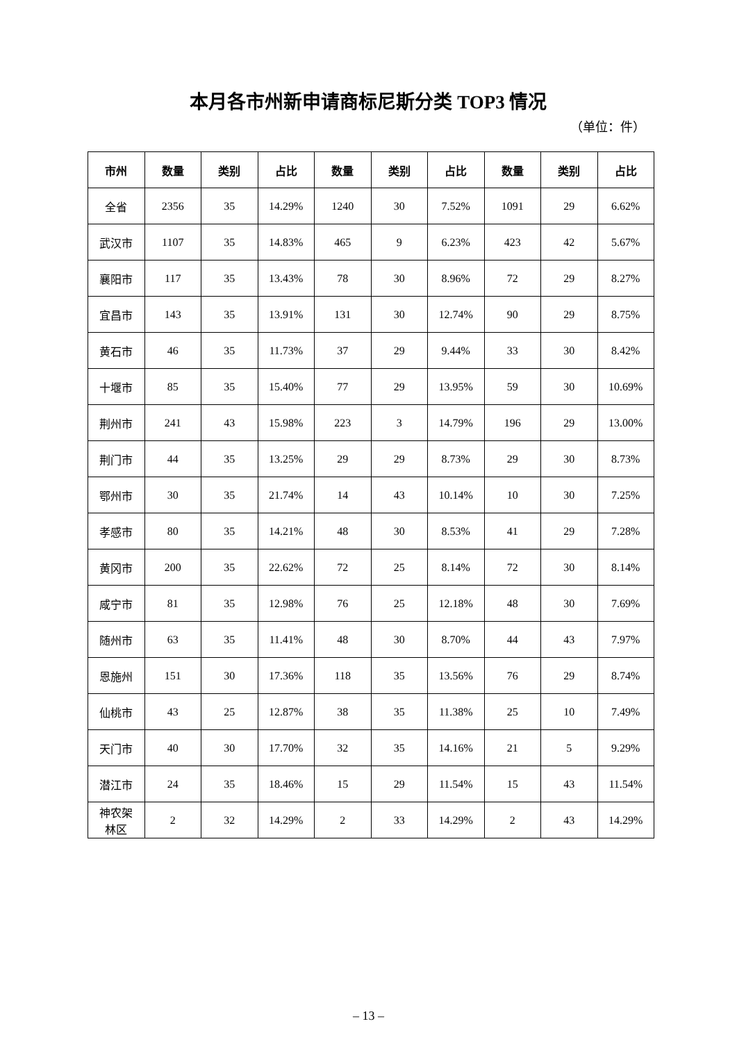本月各市州新申请商标尼斯分类 TOP3 情况
（单位：件）
| 市州 | 数量 | 类别 | 占比 | 数量 | 类别 | 占比 | 数量 | 类别 | 占比 |
| --- | --- | --- | --- | --- | --- | --- | --- | --- | --- |
| 全省 | 2356 | 35 | 14.29% | 1240 | 30 | 7.52% | 1091 | 29 | 6.62% |
| 武汉市 | 1107 | 35 | 14.83% | 465 | 9 | 6.23% | 423 | 42 | 5.67% |
| 襄阳市 | 117 | 35 | 13.43% | 78 | 30 | 8.96% | 72 | 29 | 8.27% |
| 宜昌市 | 143 | 35 | 13.91% | 131 | 30 | 12.74% | 90 | 29 | 8.75% |
| 黄石市 | 46 | 35 | 11.73% | 37 | 29 | 9.44% | 33 | 30 | 8.42% |
| 十堰市 | 85 | 35 | 15.40% | 77 | 29 | 13.95% | 59 | 30 | 10.69% |
| 荆州市 | 241 | 43 | 15.98% | 223 | 3 | 14.79% | 196 | 29 | 13.00% |
| 荆门市 | 44 | 35 | 13.25% | 29 | 29 | 8.73% | 29 | 30 | 8.73% |
| 鄂州市 | 30 | 35 | 21.74% | 14 | 43 | 10.14% | 10 | 30 | 7.25% |
| 孝感市 | 80 | 35 | 14.21% | 48 | 30 | 8.53% | 41 | 29 | 7.28% |
| 黄冈市 | 200 | 35 | 22.62% | 72 | 25 | 8.14% | 72 | 30 | 8.14% |
| 咸宁市 | 81 | 35 | 12.98% | 76 | 25 | 12.18% | 48 | 30 | 7.69% |
| 随州市 | 63 | 35 | 11.41% | 48 | 30 | 8.70% | 44 | 43 | 7.97% |
| 恩施州 | 151 | 30 | 17.36% | 118 | 35 | 13.56% | 76 | 29 | 8.74% |
| 仙桃市 | 43 | 25 | 12.87% | 38 | 35 | 11.38% | 25 | 10 | 7.49% |
| 天门市 | 40 | 30 | 17.70% | 32 | 35 | 14.16% | 21 | 5 | 9.29% |
| 潜江市 | 24 | 35 | 18.46% | 15 | 29 | 11.54% | 15 | 43 | 11.54% |
| 神农架 林区 | 2 | 32 | 14.29% | 2 | 33 | 14.29% | 2 | 43 | 14.29% |
– 13 –